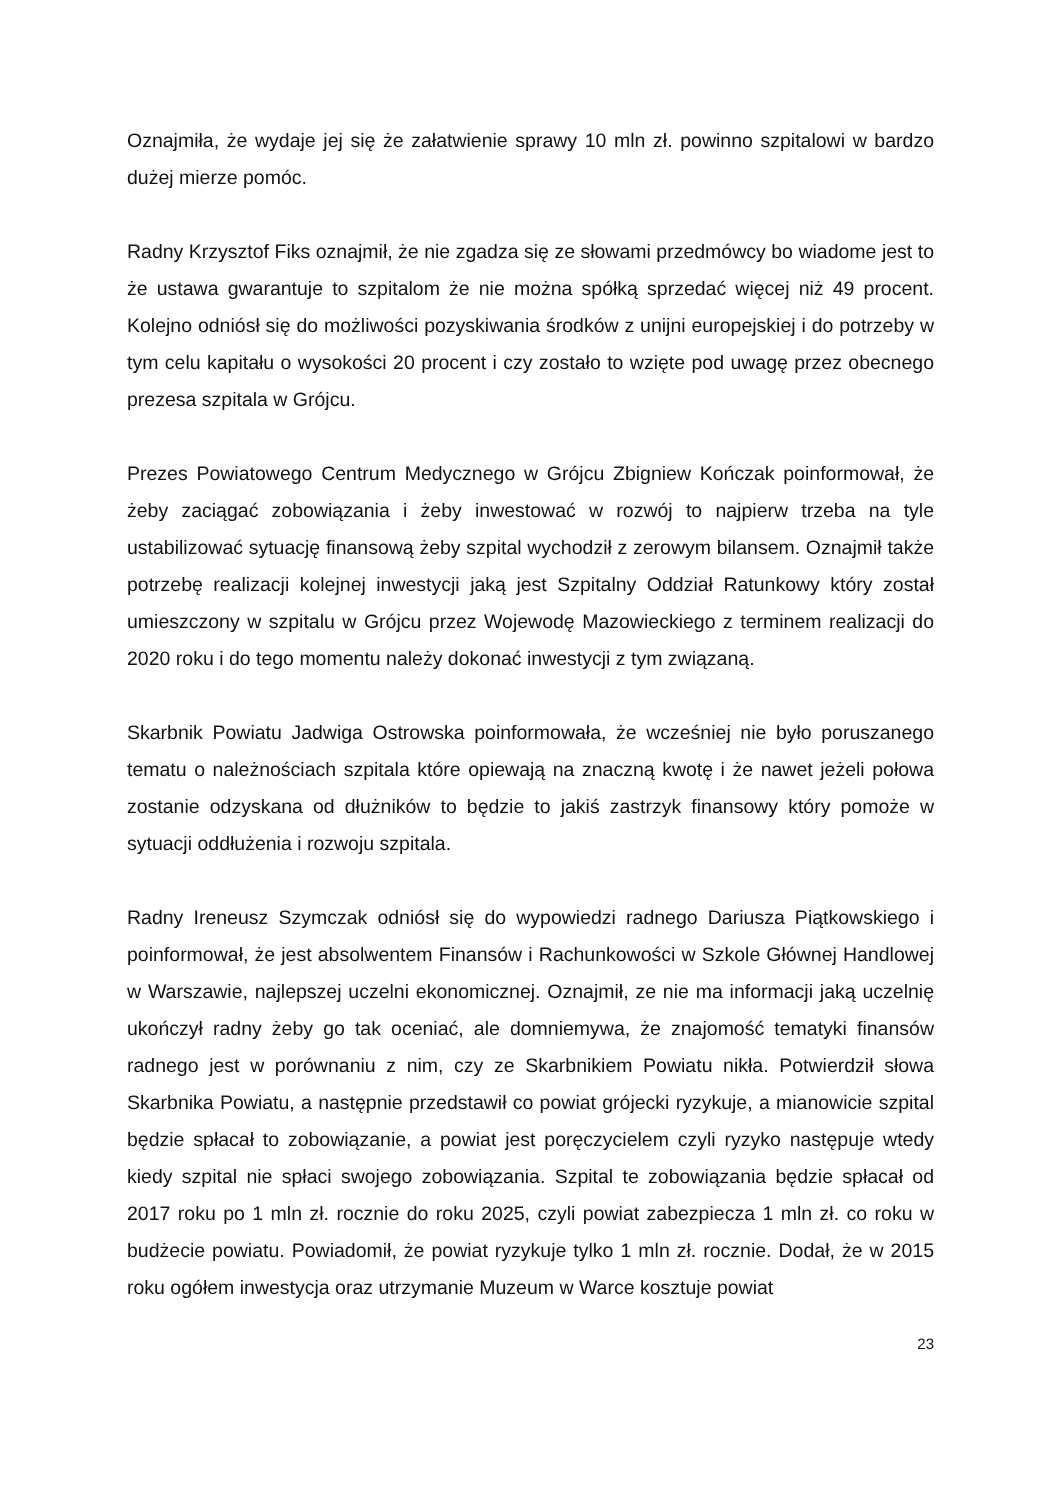Oznajmiła, że wydaje jej się że załatwienie sprawy 10 mln zł. powinno szpitalowi w bardzo dużej mierze pomóc.
Radny Krzysztof Fiks oznajmił, że nie zgadza się ze słowami przedmówcy bo wiadome jest to że ustawa gwarantuje to szpitalom że nie można spółką sprzedać więcej niż 49 procent. Kolejno odniósł się do możliwości pozyskiwania środków z unijni europejskiej i do potrzeby w tym celu kapitału o wysokości 20 procent i czy zostało to wzięte pod uwagę przez obecnego prezesa szpitala w Grójcu.
Prezes Powiatowego Centrum Medycznego w Grójcu Zbigniew Kończak poinformował, że żeby zaciągać zobowiązania i żeby inwestować w rozwój to najpierw trzeba na tyle ustabilizować sytuację finansową żeby szpital wychodził z zerowym bilansem. Oznajmił także potrzebę realizacji kolejnej inwestycji jaką jest Szpitalny Oddział Ratunkowy który został umieszczony w szpitalu w Grójcu przez Wojewodę Mazowieckiego z terminem realizacji do 2020 roku i do tego momentu należy dokonać inwestycji z tym związaną.
Skarbnik Powiatu Jadwiga Ostrowska poinformowała, że wcześniej nie było poruszanego tematu o należnościach szpitala które opiewają na znaczną kwotę i że nawet jeżeli połowa zostanie odzyskana od dłużników to będzie to jakiś zastrzyk finansowy który pomoże w sytuacji oddłużenia i rozwoju szpitala.
Radny Ireneusz Szymczak odniósł się do wypowiedzi radnego Dariusza Piątkowskiego i poinformował, że jest absolwentem Finansów i Rachunkowości w Szkole Głównej Handlowej w Warszawie, najlepszej uczelni ekonomicznej. Oznajmił, ze nie ma informacji jaką uczelnię ukończył radny żeby go tak oceniać, ale domniemywa, że znajomość tematyki finansów radnego jest w porównaniu z nim, czy ze Skarbnikiem Powiatu nikła. Potwierdził słowa Skarbnika Powiatu, a następnie przedstawił co powiat grójecki ryzykuje, a mianowicie szpital będzie spłacał to zobowiązanie, a powiat jest poręczycielem czyli ryzyko następuje wtedy kiedy szpital nie spłaci swojego zobowiązania. Szpital te zobowiązania będzie spłacał od 2017 roku po 1 mln zł. rocznie do roku 2025, czyli powiat zabezpiecza 1 mln zł. co roku w budżecie powiatu. Powiadomił, że powiat ryzykuje tylko 1 mln zł. rocznie. Dodał, że w 2015 roku ogółem inwestycja oraz utrzymanie Muzeum w Warce kosztuje powiat
23